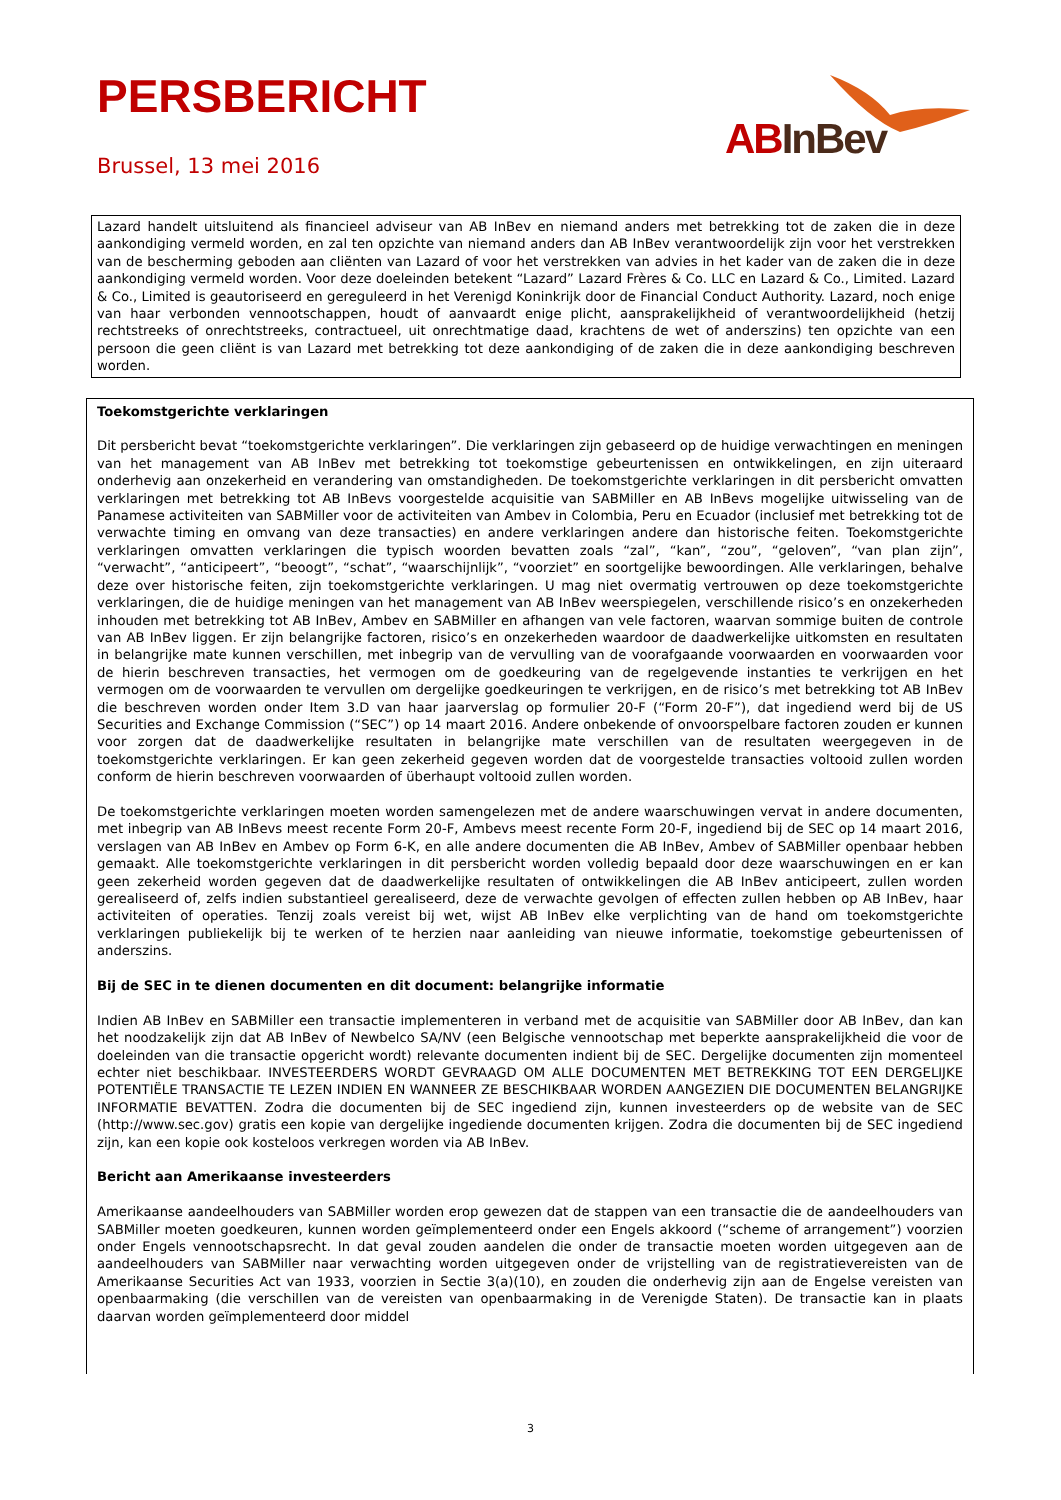PERSBERICHT
Brussel, 13 mei 2016 AB InBev
Lazard handelt uitsluitend als financieel adviseur van AB InBev en niemand anders met betrekking tot de zaken die in deze aankondiging vermeld worden, en zal ten opzichte van niemand anders dan AB InBev verantwoordelijk zijn voor het verstrekken van de bescherming geboden aan cliënten van Lazard of voor het verstrekken van advies in het kader van de zaken die in deze aankondiging vermeld worden. Voor deze doeleinden betekent “Lazard” Lazard Frères & Co. LLC en Lazard & Co., Limited. Lazard & Co., Limited is geautoriseerd en gereguleerd in het Verenigd Koninkrijk door de Financial Conduct Authority. Lazard, noch enige van haar verbonden vennootschappen, houdt of aanvaardt enige plicht, aansprakelijkheid of verantwoordelijkheid (hetzij rechtstreeks of onrechtstreeks, contractueel, uit onrechtmatige daad, krachtens de wet of anderszins) ten opzichte van een persoon die geen cliënt is van Lazard met betrekking tot deze aankondiging of de zaken die in deze aankondiging beschreven worden.
Toekomstgerichte verklaringen
Dit persbericht bevat “toekomstgerichte verklaringen”. Die verklaringen zijn gebaseerd op de huidige verwachtingen en meningen van het management van AB InBev met betrekking tot toekomstige gebeurtenissen en ontwikkelingen, en zijn uiteraard onderhevig aan onzekerheid en verandering van omstandigheden. De toekomstgerichte verklaringen in dit persbericht omvatten verklaringen met betrekking tot AB InBevs voorgestelde acquisitie van SABMiller en AB InBevs mogelijke uitwisseling van de Panamese activiteiten van SABMiller voor de activiteiten van Ambev in Colombia, Peru en Ecuador (inclusief met betrekking tot de verwachte timing en omvang van deze transacties) en andere verklaringen andere dan historische feiten. Toekomstgerichte verklaringen omvatten verklaringen die typisch woorden bevatten zoals “zal”, “kan”, “zou”, “geloven”, “van plan zijn”, “verwacht”, “anticipeert”, “beoogt”, “schat”, “waarschijnlijk”, “voorziet” en soortgelijke bewoordingen. Alle verklaringen, behalve deze over historische feiten, zijn toekomstgerichte verklaringen. U mag niet overmatig vertrouwen op deze toekomstgerichte verklaringen, die de huidige meningen van het management van AB InBev weerspiegelen, verschillende risico’s en onzekerheden inhouden met betrekking tot AB InBev, Ambev en SABMiller en afhangen van vele factoren, waarvan sommige buiten de controle van AB InBev liggen. Er zijn belangrijke factoren, risico’s en onzekerheden waardoor de daadwerkelijke uitkomsten en resultaten in belangrijke mate kunnen verschillen, met inbegrip van de vervulling van de voorafgaande voorwaarden en voorwaarden voor de hierin beschreven transacties, het vermogen om de goedkeuring van de regelgevende instanties te verkrijgen en het vermogen om de voorwaarden te vervullen om dergelijke goedkeuringen te verkrijgen, en de risico’s met betrekking tot AB InBev die beschreven worden onder Item 3.D van haar jaarverslag op formulier 20-F (“Form 20-F”), dat ingediend werd bij de US Securities and Exchange Commission (“SEC”) op 14 maart 2016. Andere onbekende of onvoorspelbare factoren zouden er kunnen voor zorgen dat de daadwerkelijke resultaten in belangrijke mate verschillen van de resultaten weergegeven in de toekomstgerichte verklaringen. Er kan geen zekerheid gegeven worden dat de voorgestelde transacties voltooid zullen worden conform de hierin beschreven voorwaarden of überhaupt voltooid zullen worden.
De toekomstgerichte verklaringen moeten worden samengelezen met de andere waarschuwingen vervat in andere documenten, met inbegrip van AB InBevs meest recente Form 20-F, Ambevs meest recente Form 20-F, ingediend bij de SEC op 14 maart 2016, verslagen van AB InBev en Ambev op Form 6-K, en alle andere documenten die AB InBev, Ambev of SABMiller openbaar hebben gemaakt. Alle toekomstgerichte verklaringen in dit persbericht worden volledig bepaald door deze waarschuwingen en er kan geen zekerheid worden gegeven dat de daadwerkelijke resultaten of ontwikkelingen die AB InBev anticipeert, zullen worden gerealiseerd of, zelfs indien substantieel gerealiseerd, deze de verwachte gevolgen of effecten zullen hebben op AB InBev, haar activiteiten of operaties. Tenzij zoals vereist bij wet, wijst AB InBev elke verplichting van de hand om toekomstgerichte verklaringen publiekelijk bij te werken of te herzien naar aanleiding van nieuwe informatie, toekomstige gebeurtenissen of anderszins.
Bij de SEC in te dienen documenten en dit document: belangrijke informatie
Indien AB InBev en SABMiller een transactie implementeren in verband met de acquisitie van SABMiller door AB InBev, dan kan het noodzakelijk zijn dat AB InBev of Newbelco SA/NV (een Belgische vennootschap met beperkte aansprakelijkheid die voor de doeleinden van die transactie opgericht wordt) relevante documenten indient bij de SEC. Dergelijke documenten zijn momenteel echter niet beschikbaar. INVESTEERDERS WORDT GEVRAAGD OM ALLE DOCUMENTEN MET BETREKKING TOT EEN DERGELIJKE POTENTIËLE TRANSACTIE TE LEZEN INDIEN EN WANNEER ZE BESCHIKBAAR WORDEN AANGEZIEN DIE DOCUMENTEN BELANGRIJKE INFORMATIE BEVATTEN. Zodra die documenten bij de SEC ingediend zijn, kunnen investeerders op de website van de SEC (http://www.sec.gov) gratis een kopie van dergelijke ingediende documenten krijgen. Zodra die documenten bij de SEC ingediend zijn, kan een kopie ook kosteloos verkregen worden via AB InBev.
Bericht aan Amerikaanse investeerders
Amerikaanse aandeelhouders van SABMiller worden erop gewezen dat de stappen van een transactie die de aandeelhouders van SABMiller moeten goedkeuren, kunnen worden geïmplementeerd onder een Engels akkoord (“scheme of arrangement”) voorzien onder Engels vennootschapsrecht. In dat geval zouden aandelen die onder de transactie moeten worden uitgegeven aan de aandeelhouders van SABMiller naar verwachting worden uitgegeven onder de vrijstelling van de registratievereisten van de Amerikaanse Securities Act van 1933, voorzien in Sectie 3(a)(10), en zouden die onderhevig zijn aan de Engelse vereisten van openbaarmaking (die verschillen van de vereisten van openbaarmaking in de Verenigde Staten). De transactie kan in plaats daarvan worden geïmplementeerd door middel
3